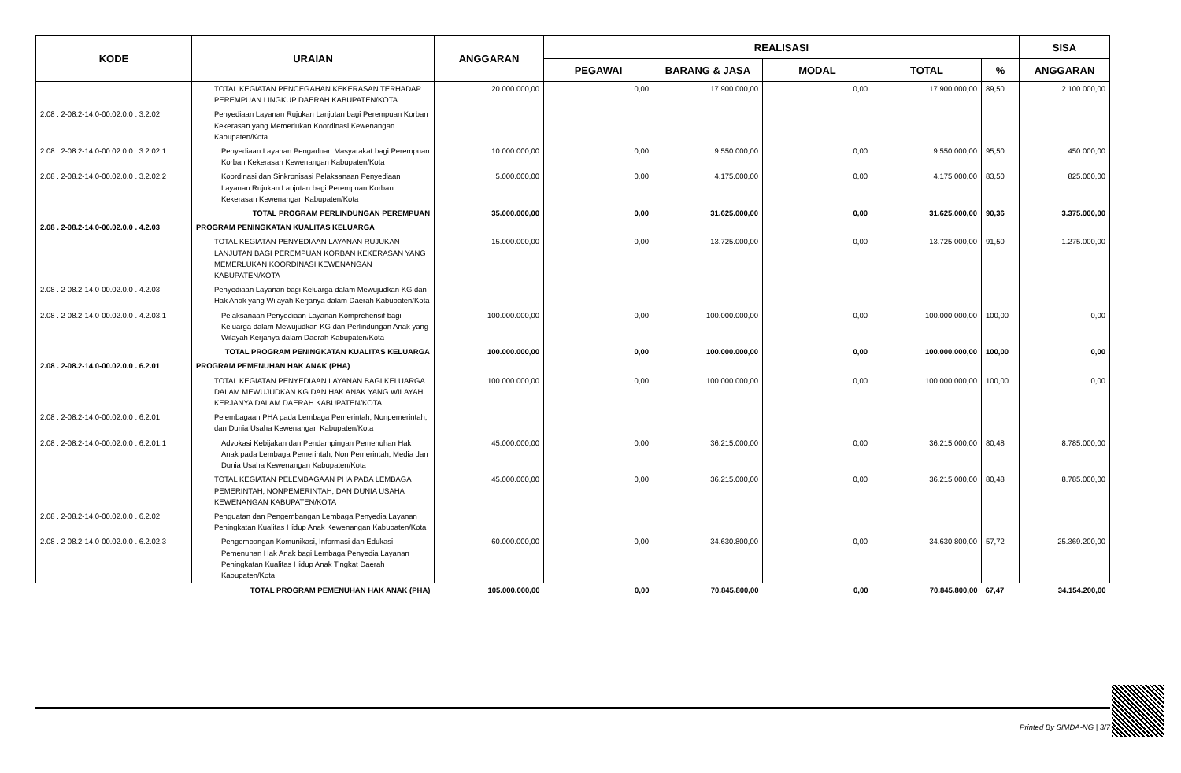| KODE | URAIAN | ANGGARAN | REALISASI | | | | | SISA |
| --- | --- | --- | --- | --- | --- | --- | --- | --- |
| | | | PEGAWAI | BARANG & JASA | MODAL | TOTAL | % | ANGGARAN |
| | TOTAL KEGIATAN PENCEGAHAN KEKERASAN TERHADAP PEREMPUAN LINGKUP DAERAH KABUPATEN/KOTA | 20.000.000,00 | 0,00 | 17.900.000,00 | 0,00 | 17.900.000,00 | 89,50 | 2.100.000,00 |
| 2.08 . 2-08.2-14.0-00.02.0.0 . 3.2.02 | Penyediaan Layanan Rujukan Lanjutan bagi Perempuan Korban Kekerasan yang Memerlukan Koordinasi Kewenangan Kabupaten/Kota | | | | | | | |
| 2.08 . 2-08.2-14.0-00.02.0.0 . 3.2.02.1 | Penyediaan Layanan Pengaduan Masyarakat bagi Perempuan Korban Kekerasan Kewenangan Kabupaten/Kota | 10.000.000,00 | 0,00 | 9.550.000,00 | 0,00 | 9.550.000,00 | 95,50 | 450.000,00 |
| 2.08 . 2-08.2-14.0-00.02.0.0 . 3.2.02.2 | Koordinasi dan Sinkronisasi Pelaksanaan Penyediaan Layanan Rujukan Lanjutan bagi Perempuan Korban Kekerasan Kewenangan Kabupaten/Kota | 5.000.000,00 | 0,00 | 4.175.000,00 | 0,00 | 4.175.000,00 | 83,50 | 825.000,00 |
| | TOTAL PROGRAM PERLINDUNGAN PEREMPUAN | 35.000.000,00 | 0,00 | 31.625.000,00 | 0,00 | 31.625.000,00 | 90,36 | 3.375.000,00 |
| 2.08 . 2-08.2-14.0-00.02.0.0 . 4.2.03 | PROGRAM PENINGKATAN KUALITAS KELUARGA | | | | | | | |
| | TOTAL KEGIATAN PENYEDIAAN LAYANAN RUJUKAN LANJUTAN BAGI PEREMPUAN KORBAN KEKERASAN YANG MEMERLUKAN KOORDINASI KEWENANGAN KABUPATEN/KOTA | 15.000.000,00 | 0,00 | 13.725.000,00 | 0,00 | 13.725.000,00 | 91,50 | 1.275.000,00 |
| 2.08 . 2-08.2-14.0-00.02.0.0 . 4.2.03 | Penyediaan Layanan bagi Keluarga dalam Mewujudkan KG dan Hak Anak yang Wilayah Kerjanya dalam Daerah Kabupaten/Kota | | | | | | | |
| 2.08 . 2-08.2-14.0-00.02.0.0 . 4.2.03.1 | Pelaksanaan Penyediaan Layanan Komprehensif bagi Keluarga dalam Mewujudkan KG dan Perlindungan Anak yang Wilayah Kerjanya dalam Daerah Kabupaten/Kota | 100.000.000,00 | 0,00 | 100.000.000,00 | 0,00 | 100.000.000,00 | 100,00 | 0,00 |
| | TOTAL PROGRAM PENINGKATAN KUALITAS KELUARGA | 100.000.000,00 | 0,00 | 100.000.000,00 | 0,00 | 100.000.000,00 | 100,00 | 0,00 |
| 2.08 . 2-08.2-14.0-00.02.0.0 . 6.2.01 | PROGRAM PEMENUHAN HAK ANAK (PHA) | | | | | | | |
| | TOTAL KEGIATAN PENYEDIAAN LAYANAN BAGI KELUARGA DALAM MEWUJUDKAN KG DAN HAK ANAK YANG WILAYAH KERJANYA DALAM DAERAH KABUPATEN/KOTA | 100.000.000,00 | 0,00 | 100.000.000,00 | 0,00 | 100.000.000,00 | 100,00 | 0,00 |
| 2.08 . 2-08.2-14.0-00.02.0.0 . 6.2.01 | Pelembagaan PHA pada Lembaga Pemerintah, Nonpemerintah, dan Dunia Usaha Kewenangan Kabupaten/Kota | | | | | | | |
| 2.08 . 2-08.2-14.0-00.02.0.0 . 6.2.01.1 | Advokasi Kebijakan dan Pendampingan Pemenuhan Hak Anak pada Lembaga Pemerintah, Non Pemerintah, Media dan Dunia Usaha Kewenangan Kabupaten/Kota | 45.000.000,00 | 0,00 | 36.215.000,00 | 0,00 | 36.215.000,00 | 80,48 | 8.785.000,00 |
| | TOTAL KEGIATAN PELEMBAGAAN PHA PADA LEMBAGA PEMERINTAH, NONPEMERINTAH, DAN DUNIA USAHA KEWENANGAN KABUPATEN/KOTA | 45.000.000,00 | 0,00 | 36.215.000,00 | 0,00 | 36.215.000,00 | 80,48 | 8.785.000,00 |
| 2.08 . 2-08.2-14.0-00.02.0.0 . 6.2.02 | Penguatan dan Pengembangan Lembaga Penyedia Layanan Peningkatan Kualitas Hidup Anak Kewenangan Kabupaten/Kota | | | | | | | |
| 2.08 . 2-08.2-14.0-00.02.0.0 . 6.2.02.3 | Pengembangan Komunikasi, Informasi dan Edukasi Pemenuhan Hak Anak bagi Lembaga Penyedia Layanan Peningkatan Kualitas Hidup Anak Tingkat Daerah Kabupaten/Kota | 60.000.000,00 | 0,00 | 34.630.800,00 | 0,00 | 34.630.800,00 | 57,72 | 25.369.200,00 |
| | TOTAL PROGRAM PEMENUHAN HAK ANAK (PHA) | 105.000.000,00 | 0,00 | 70.845.800,00 | 0,00 | 70.845.800,00 | 67,47 | 34.154.200,00 |
Printed By SIMDA-NG | 3/7